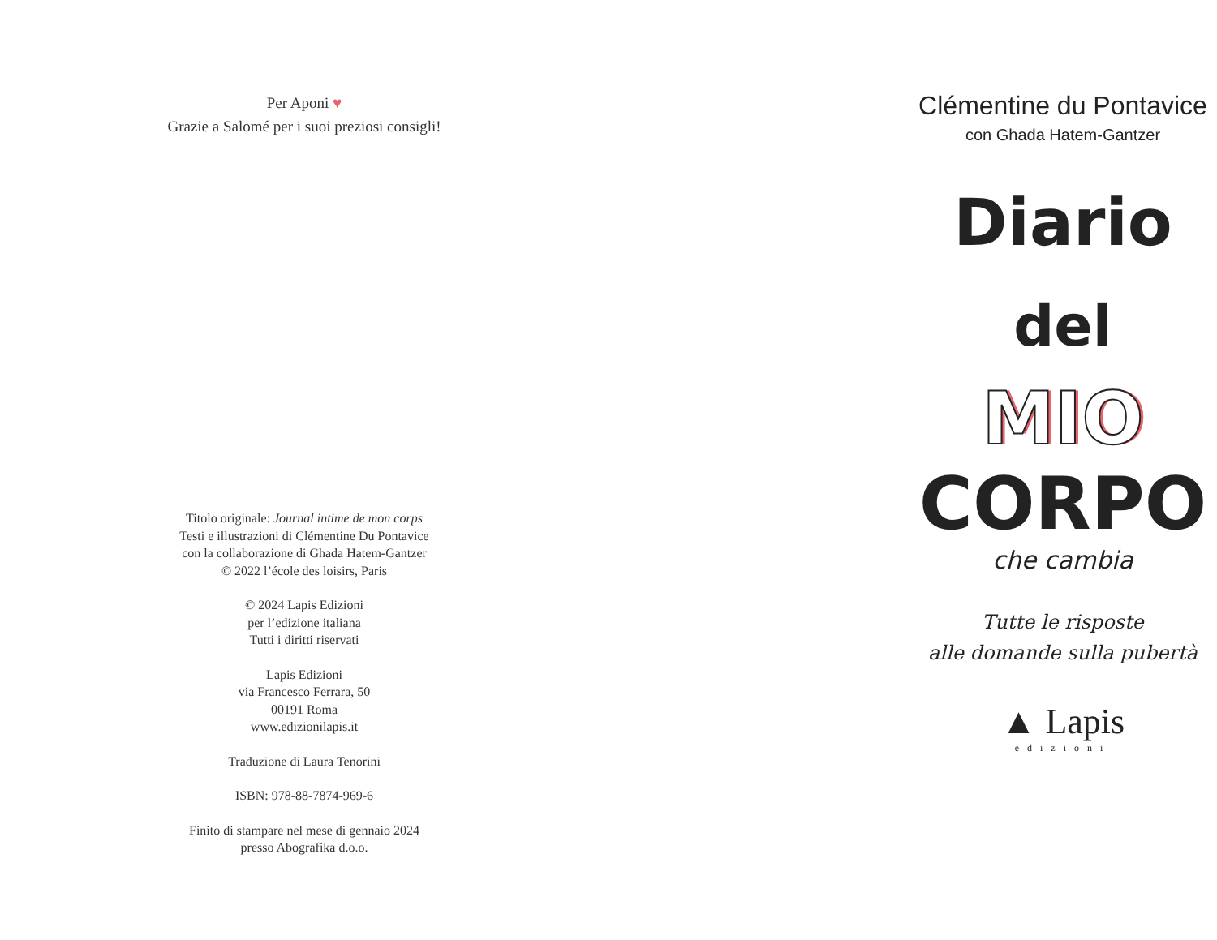Per Aponi ♥
Grazie a Salomé per i suoi preziosi consigli!
Titolo originale: Journal intime de mon corps
Testi e illustrazioni di Clémentine Du Pontavice
con la collaborazione di Ghada Hatem-Gantzer
© 2022 l’école des loisirs, Paris
© 2024 Lapis Edizioni
per l’edizione italiana
Tutti i diritti riservati
Lapis Edizioni
via Francesco Ferrara, 50
00191 Roma
www.edizionilapis.it
Traduzione di Laura Tenorini
ISBN: 978-88-7874-969-6
Finito di stampare nel mese di gennaio 2024
presso Abografika d.o.o.
Clémentine du Pontavice
con Ghada Hatem-Gantzer
Diario
del
MIO
CORPO
che cambia
Tutte le risposte
alle domande sulla pubertà
▲ Lapis
edizioni